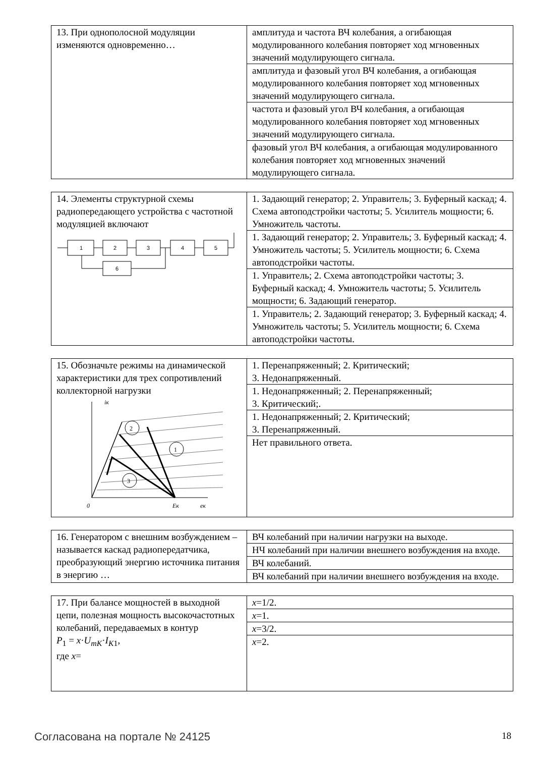| 13. При однополосной модуляции изменяются одновременно… | амплитуда и частота ВЧ колебания, а огибающая модулированного колебания повторяет ход мгновенных значений модулирующего сигнала. |
| | амплитуда и фазовый угол ВЧ колебания, а огибающая модулированного колебания повторяет ход мгновенных значений модулирующего сигнала. |
| | частота и фазовый угол ВЧ колебания, а огибающая модулированного колебания повторяет ход мгновенных значений модулирующего сигнала. |
| | фазовый угол ВЧ колебания, а огибающая модулированного колебания повторяет ход мгновенных значений модулирующего сигнала. |
| 14. Элементы структурной схемы радиопередающего устройства с частотной модуляцией включают 1 2 3 4 5 6 | 1. Задающий генератор; 2. Управитель; 3. Буферный каскад; 4. Схема автоподстройки частоты; 5. Усилитель мощности; 6. Умножитель частоты. |
| | 1. Задающий генератор; 2. Управитель; 3. Буферный каскад; 4. Умножитель частоты; 5. Усилитель мощности; 6. Схема автоподстройки частоты. |
| | 1. Управитель; 2. Схема автоподстройки частоты; 3. Буферный каскад; 4. Умножитель частоты; 5. Усилитель мощности; 6. Задающий генератор. |
| | 1. Управитель; 2. Задающий генератор; 3. Буферный каскад; 4. Умножитель частоты; 5. Усилитель мощности; 6. Схема автоподстройки частоты. |
| 15. Обозначьте режимы на динамической характеристики для трех сопротивлений коллекторной нагрузки iк 0 Eк eк 2 1 3 | 1. Перенапряженный; 2. Критический; 3. Недонапряженный. |
| | 1. Недонапряженный; 2. Перенапряженный; 3. Критический;. |
| | 1. Недонапряженный; 2. Критический; 3. Перенапряженный. |
| | Нет правильного ответа. |
| 16. Генератором с внешним возбуждением – называется каскад радиопередатчика, преобразующий энергию источника питания в энергию … | ВЧ колебаний при наличии нагрузки на выходе. |
| | НЧ колебаний при наличии внешнего возбуждения на входе. |
| | ВЧ колебаний. |
| | ВЧ колебаний при наличии внешнего возбуждения на входе. |
| 17. При балансе мощностей в выходной цепи, полезная мощность высокочастотных колебаний, передаваемых в контур P<sub>1</sub> = x · U<sub>mK</sub>· I<sub>K1</sub>, где x = | x =1/2. |
| | x =1. |
| | x =3/2. |
| | x =2. |
Согласована на портале № 24125 18